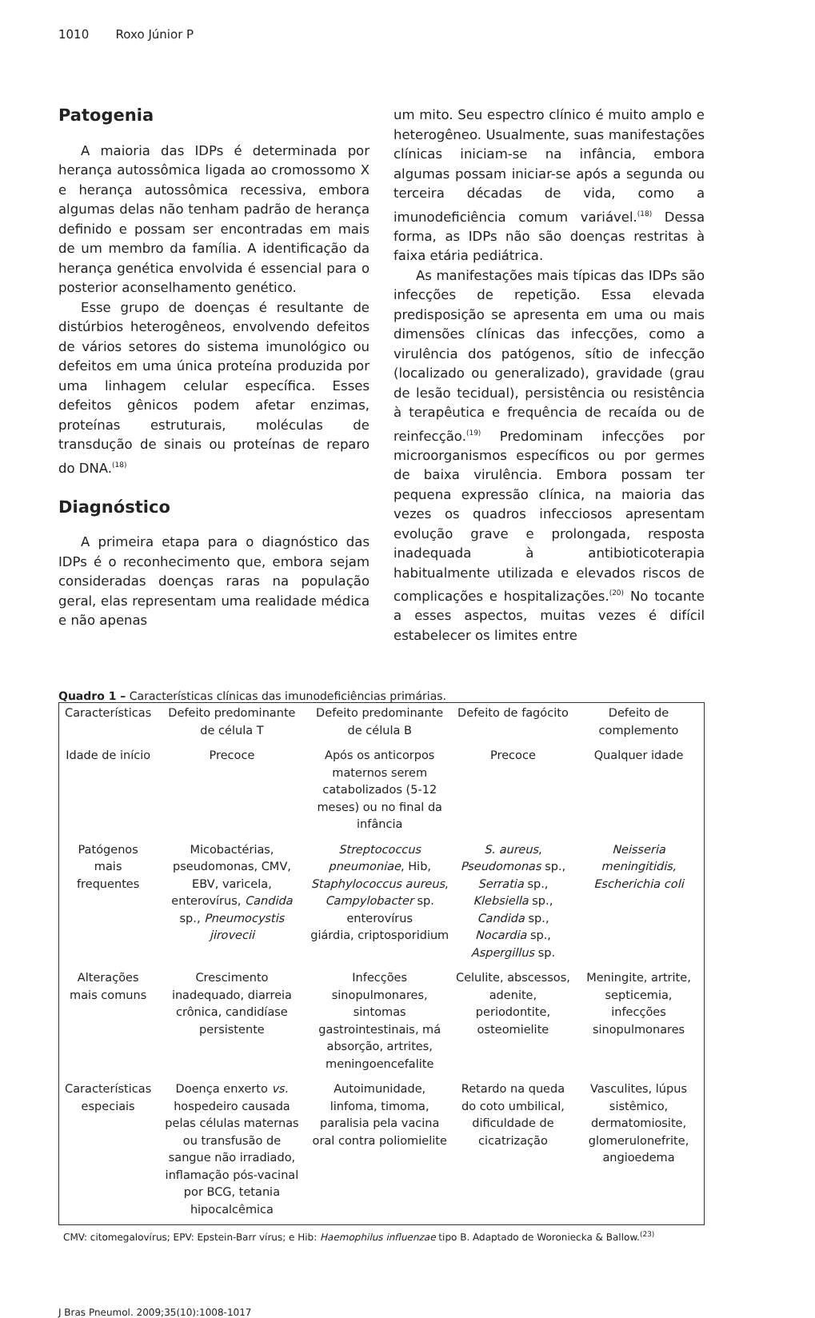1010 Roxo Júnior P
Patogenia
A maioria das IDPs é determinada por herança autossômica ligada ao cromossomo X e herança autossômica recessiva, embora algumas delas não tenham padrão de herança definido e possam ser encontradas em mais de um membro da família. A identificação da herança genética envolvida é essencial para o posterior aconselhamento genético.
Esse grupo de doenças é resultante de distúrbios heterogêneos, envolvendo defeitos de vários setores do sistema imunológico ou defeitos em uma única proteína produzida por uma linhagem celular específica. Esses defeitos gênicos podem afetar enzimas, proteínas estruturais, moléculas de transdução de sinais ou proteínas de reparo do DNA.<sup>(18)</sup>
Diagnóstico
A primeira etapa para o diagnóstico das IDPs é o reconhecimento que, embora sejam consideradas doenças raras na população geral, elas representam uma realidade médica e não apenas
um mito. Seu espectro clínico é muito amplo e heterogêneo. Usualmente, suas manifestações clínicas iniciam-se na infância, embora algumas possam iniciar-se após a segunda ou terceira décadas de vida, como a imunodeficiência comum variável.<sup>(18)</sup> Dessa forma, as IDPs não são doenças restritas à faixa etária pediátrica.
As manifestações mais típicas das IDPs são infecções de repetição. Essa elevada predisposição se apresenta em uma ou mais dimensões clínicas das infecções, como a virulência dos patógenos, sítio de infecção (localizado ou generalizado), gravidade (grau de lesão tecidual), persistência ou resistência à terapêutica e frequência de recaída ou de reinfecção.<sup>(19)</sup> Predominam infecções por microorganismos específicos ou por germes de baixa virulência. Embora possam ter pequena expressão clínica, na maioria das vezes os quadros infecciosos apresentam evolução grave e prolongada, resposta inadequada à antibioticoterapia habitualmente utilizada e elevados riscos de complicações e hospitalizações.<sup>(20)</sup> No tocante a esses aspectos, muitas vezes é difícil estabelecer os limites entre
Quadro 1 – Características clínicas das imunodeficiências primárias.
| Características | Defeito predominante de célula T | Defeito predominante de célula B | Defeito de fagócito | Defeito de complemento |
| Idade de início | Precoce | Após os anticorpos maternos serem catabolizados (5-12 meses) ou no final da infância | Precoce | Qualquer idade |
| Patógenos mais frequentes | Micobactérias, pseudomonas, CMV, EBV, varicela, enterovírus, Candida sp., Pneumocystis jirovecii | Streptococcus pneumoniae , Hib, Staphylococcus aureus , Campylobacter sp. enterovírus giárdia, criptosporidium | S. aureus , Pseudomonas sp., Serratia sp., Klebsiella sp., Candida sp., Nocardia sp., Aspergillus sp. | Neisseria meningitidis, Escherichia coli |
| Alterações mais comuns | Crescimento inadequado, diarreia crônica, candidíase persistente | Infecções sinopulmonares, sintomas gastrointestinais, má absorção, artrites, meningoencefalite | Celulite, abscessos, adenite, periodontite, osteomielite | Meningite, artrite, septicemia, infecções sinopulmonares |
| Características especiais | Doença enxerto vs. hospedeiro causada pelas células maternas ou transfusão de sangue não irradiado, inflamação pós-vacinal por BCG, tetania hipocalcêmica | Autoimunidade, linfoma, timoma, paralisia pela vacina oral contra poliomielite | Retardo na queda do coto umbilical, dificuldade de cicatrização | Vasculites, lúpus sistêmico, dermatomiosite, glomerulonefrite, angioedema |
CMV: citomegalovírus; EPV: Epstein-Barr vírus; e Hib: Haemophilus influenzae tipo B. Adaptado de Woroniecka & Ballow.<sup>(23)</sup>
J Bras Pneumol. 2009;35(10):1008-1017